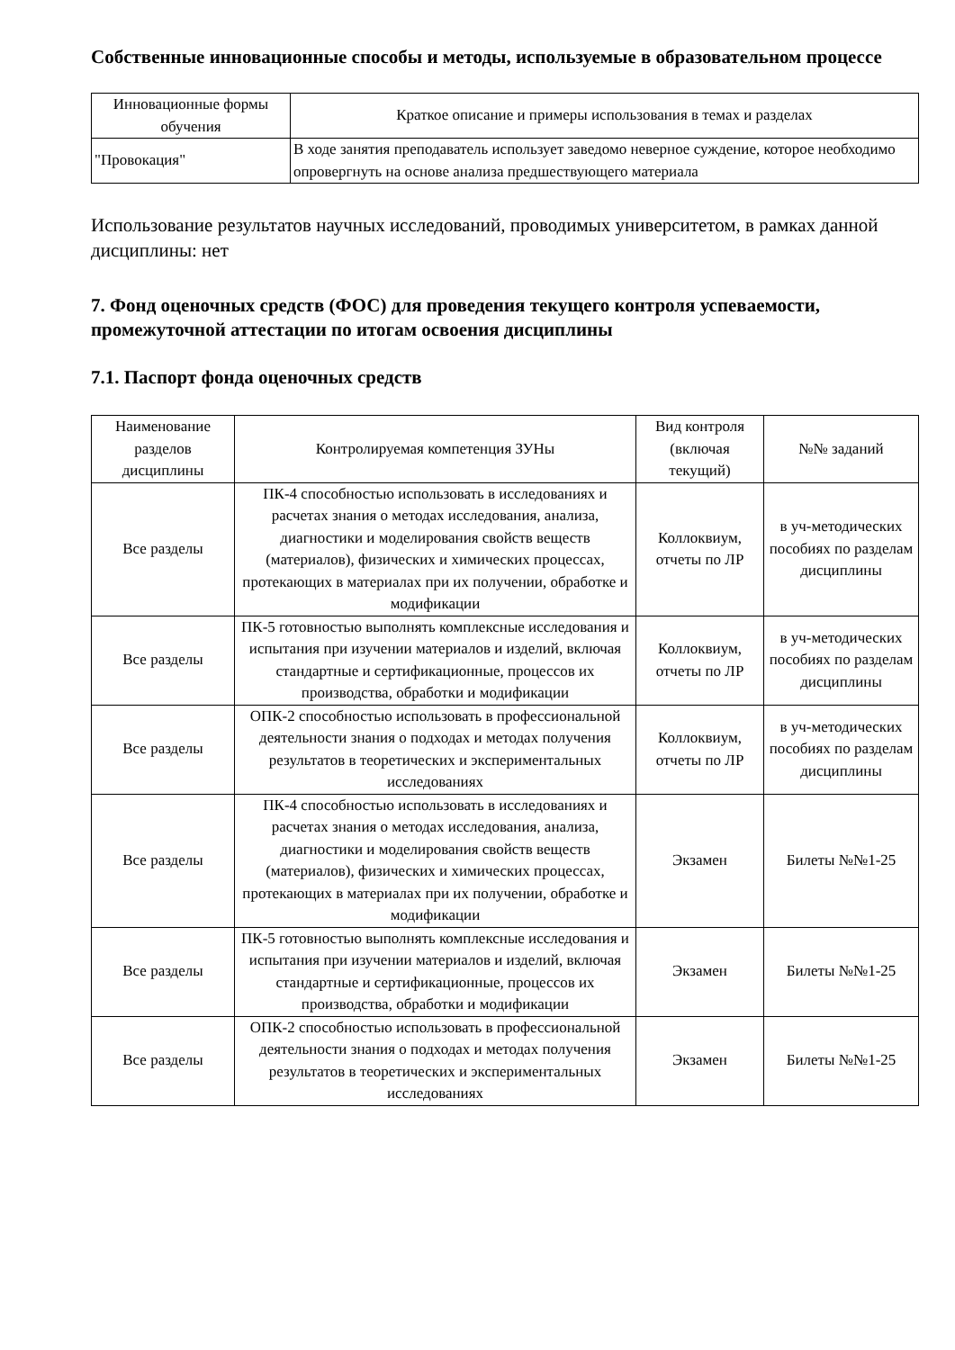Собственные инновационные способы и методы, используемые в образовательном процессе
| Инновационные формы обучения | Краткое описание и примеры использования в темах и разделах |
| --- | --- |
| "Провокация" | В ходе занятия преподаватель использует заведомо неверное суждение, которое необходимо опровергнуть на основе анализа предшествующего материала |
Использование результатов научных исследований, проводимых университетом, в рамках данной дисциплины: нет
7. Фонд оценочных средств (ФОС) для проведения текущего контроля успеваемости, промежуточной аттестации по итогам освоения дисциплины
7.1. Паспорт фонда оценочных средств
| Наименование разделов дисциплины | Контролируемая компетенция ЗУНы | Вид контроля (включая текущий) | №№ заданий |
| --- | --- | --- | --- |
| Все разделы | ПК-4 способностью использовать в исследованиях и расчетах знания о методах исследования, анализа, диагностики и моделирования свойств веществ (материалов), физических и химических процессах, протекающих в материалах при их получении, обработке и модификации | Коллоквиум, отчеты по ЛР | в уч-методических пособиях по разделам дисциплины |
| Все разделы | ПК-5 готовностью выполнять комплексные исследования и испытания при изучении материалов и изделий, включая стандартные и сертификационные, процессов их производства, обработки и модификации | Коллоквиум, отчеты по ЛР | в уч-методических пособиях по разделам дисциплины |
| Все разделы | ОПК-2 способностью использовать в профессиональной деятельности знания о подходах и методах получения результатов в теоретических и экспериментальных исследованиях | Коллоквиум, отчеты по ЛР | в уч-методических пособиях по разделам дисциплины |
| Все разделы | ПК-4 способностью использовать в исследованиях и расчетах знания о методах исследования, анализа, диагностики и моделирования свойств веществ (материалов), физических и химических процессах, протекающих в материалах при их получении, обработке и модификации | Экзамен | Билеты №№1-25 |
| Все разделы | ПК-5 готовностью выполнять комплексные исследования и испытания при изучении материалов и изделий, включая стандартные и сертификационные, процессов их производства, обработки и модификации | Экзамен | Билеты №№1-25 |
| Все разделы | ОПК-2 способностью использовать в профессиональной деятельности знания о подходах и методах получения результатов в теоретических и экспериментальных исследованиях | Экзамен | Билеты №№1-25 |